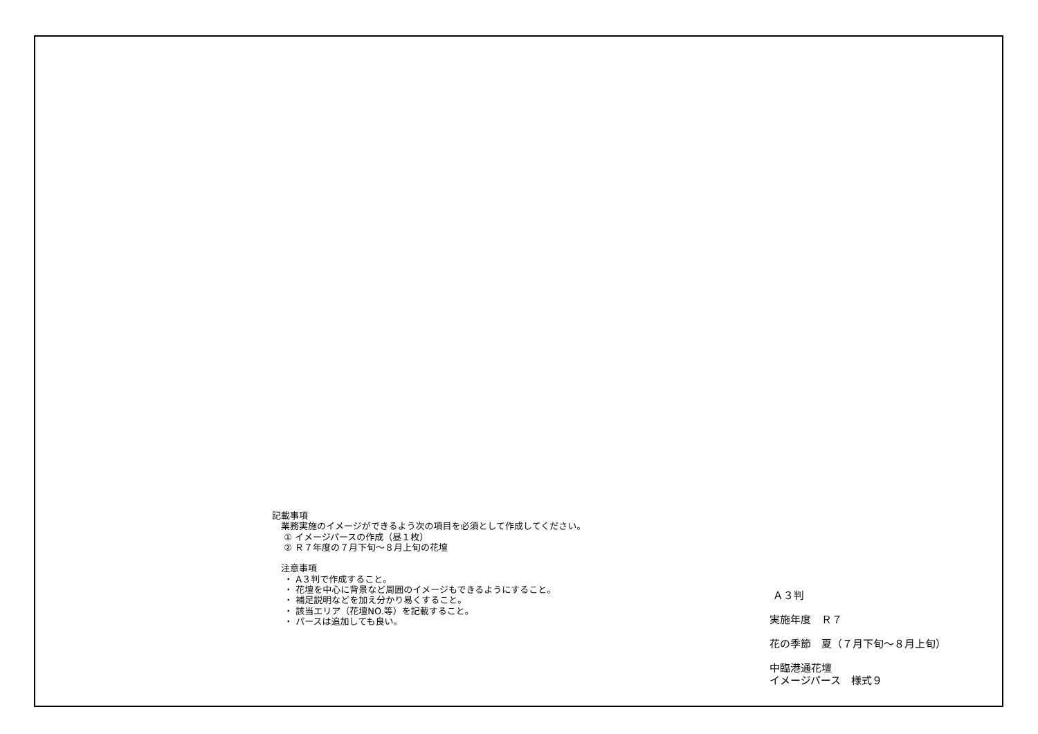記載事項
　業務実施のイメージができるよう次の項目を必須として作成してください。
　 ① イメージパースの作成（昼１枚）
　 ② Ｒ７年度の７月下旬～８月上旬の花壇
　注意事項
　 ・ A３判で作成すること。
　 ・ 花壇を中心に背景など周囲のイメージもできるようにすること。
　 ・ 補足説明などを加え分かり易くすること。
　 ・ 該当エリア（花壇NO.等）を記載すること。
　 ・ パースは追加しても良い。
Ａ３判
実施年度　Ｒ７
花の季節　夏（７月下旬～８月上旬）
中臨港通花壇
イメージパース　様式９